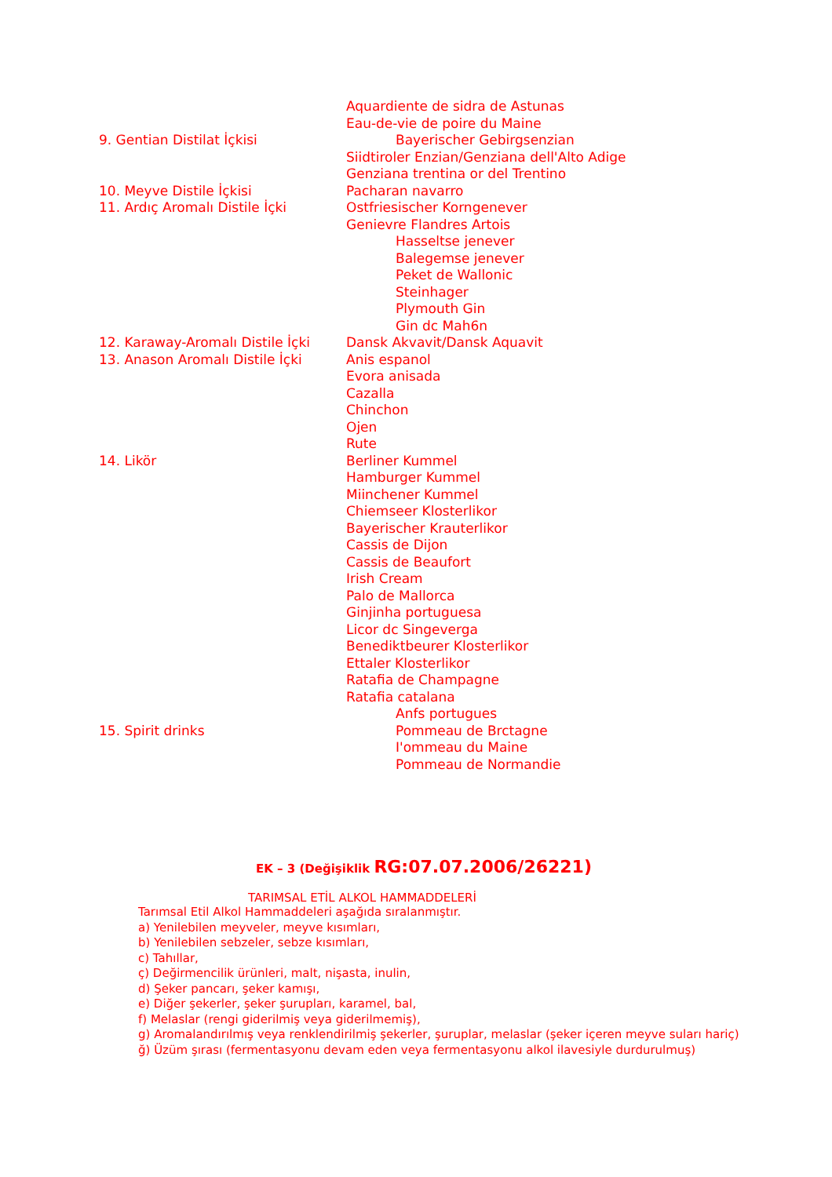| | Aquardiente de sidra de Astunas |
| | Eau-de-vie de poire du Maine |
| 9. Gentian Distilat İçkisi | Bayerischer Gebirgsenzian |
| | Siidtiroler Enzian/Genziana dell'Alto Adige |
| | Genziana trentina or del Trentino |
| 10. Meyve Distile İçkisi | Pacharan navarro |
| 11. Ardıç Aromalı Distile İçki | Ostfriesischer Korngenever |
| | Genievre Flandres Artois |
| | Hasseltse jenever |
| | Balegemse jenever |
| | Peket de Wallonic |
| | Steinhager |
| | Plymouth Gin |
| | Gin dc Mah6n |
| 12. Karaway-Aromalı Distile İçki | Dansk Akvavit/Dansk Aquavit |
| 13. Anason Aromalı Distile İçki | Anis espanol |
| | Evora anisada |
| | Cazalla |
| | Chinchon |
| | Ojen |
| | Rute |
| 14. Likör | Berliner Kummel |
| | Hamburger Kummel |
| | Miinchener Kummel |
| | Chiemseer Klosterlikor |
| | Bayerischer Krauterlikor |
| | Cassis de Dijon |
| | Cassis de Beaufort |
| | Irish Cream |
| | Palo de Mallorca |
| | Ginjinha portuguesa |
| | Licor dc Singeverga |
| | Benediktbeurer Klosterlikor |
| | Ettaler Klosterlikor |
| | Ratafia de Champagne |
| | Ratafia catalana |
| | Anfs portugues |
| 15. Spirit drinks | Pommeau de Brctagne |
| | I'ommeau du Maine |
| | Pommeau de Normandie |
EK – 3 (Değişiklik RG:07.07.2006/26221)
TARIMSAL ETİL ALKOL HAMMADDELERİ
Tarımsal Etil Alkol Hammaddeleri aşağıda sıralanmıştır.
a) Yenilebilen meyveler, meyve kısımları,
b) Yenilebilen sebzeler, sebze kısımları,
c) Tahıllar,
ç) Değirmencilik ürünleri, malt, nişasta, inulin,
d) Şeker pancarı, şeker kamışı,
e) Diğer şekerler, şeker şurupları, karamel, bal,
f) Melaslar (rengi giderilmiş veya giderilmemiş),
g) Aromalandırılmış veya renklendirilmiş şekerler, şuruplar, melaslar (şeker içeren meyve suları hariç)
ğ) Üzüm şırası (fermentasyonu devam eden veya fermentasyonu alkol ilavesiyle durdurulmuş)